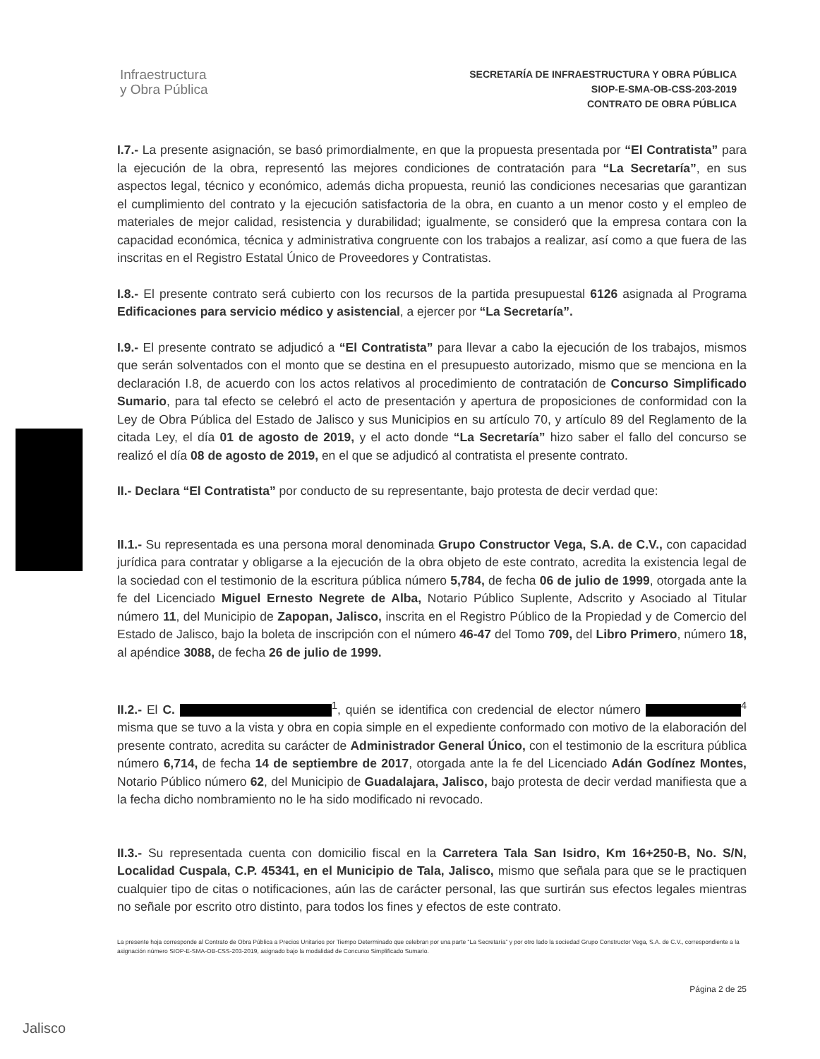Infraestructura
y Obra Pública
SECRETARÍA DE INFRAESTRUCTURA Y OBRA PÚBLICA
SIOP-E-SMA-OB-CSS-203-2019
CONTRATO DE OBRA PÚBLICA
I.7.- La presente asignación, se basó primordialmente, en que la propuesta presentada por “El Contratista” para la ejecución de la obra, representó las mejores condiciones de contratación para “La Secretaría”, en sus aspectos legal, técnico y económico, además dicha propuesta, reunió las condiciones necesarias que garantizan el cumplimiento del contrato y la ejecución satisfactoria de la obra, en cuanto a un menor costo y el empleo de materiales de mejor calidad, resistencia y durabilidad; igualmente, se consideró que la empresa contara con la capacidad económica, técnica y administrativa congruente con los trabajos a realizar, así como a que fuera de las inscritas en el Registro Estatal Único de Proveedores y Contratistas.
I.8.- El presente contrato será cubierto con los recursos de la partida presupuestal 6126 asignada al Programa Edificaciones para servicio médico y asistencial, a ejercer por “La Secretaría”.
I.9.- El presente contrato se adjudicó a “El Contratista” para llevar a cabo la ejecución de los trabajos, mismos que serán solventados con el monto que se destina en el presupuesto autorizado, mismo que se menciona en la declaración I.8, de acuerdo con los actos relativos al procedimiento de contratación de Concurso Simplificado Sumario, para tal efecto se celebró el acto de presentación y apertura de proposiciones de conformidad con la Ley de Obra Pública del Estado de Jalisco y sus Municipios en su artículo 70, y artículo 89 del Reglamento de la citada Ley, el día 01 de agosto de 2019, y el acto donde “La Secretaría” hizo saber el fallo del concurso se realizó el día 08 de agosto de 2019, en el que se adjudicó al contratista el presente contrato.
II.- Declara “El Contratista” por conducto de su representante, bajo protesta de decir verdad que:
II.1.- Su representada es una persona moral denominada Grupo Constructor Vega, S.A. de C.V., con capacidad jurídica para contratar y obligarse a la ejecución de la obra objeto de este contrato, acredita la existencia legal de la sociedad con el testimonio de la escritura pública número 5,784, de fecha 06 de julio de 1999, otorgada ante la fe del Licenciado Miguel Ernesto Negrete de Alba, Notario Público Suplente, Adscrito y Asociado al Titular número 11, del Municipio de Zapopan, Jalisco, inscrita en el Registro Público de la Propiedad y de Comercio del Estado de Jalisco, bajo la boleta de inscripción con el número 46-47 del Tomo 709, del Libro Primero, número 18, al apéndice 3088, de fecha 26 de julio de 1999.
II.2.- El C. <sup>1</sup>, quién se identifica con credencial de elector número <sup>4</sup> misma que se tuvo a la vista y obra en copia simple en el expediente conformado con motivo de la elaboración del presente contrato, acredita su carácter de Administrador General Único, con el testimonio de la escritura pública número 6,714, de fecha 14 de septiembre de 2017, otorgada ante la fe del Licenciado Adán Godínez Montes, Notario Público número 62, del Municipio de Guadalajara, Jalisco, bajo protesta de decir verdad manifiesta que a la fecha dicho nombramiento no le ha sido modificado ni revocado.
II.3.- Su representada cuenta con domicilio fiscal en la Carretera Tala San Isidro, Km 16+250-B, No. S/N, Localidad Cuspala, C.P. 45341, en el Municipio de Tala, Jalisco, mismo que señala para que se le practiquen cualquier tipo de citas o notificaciones, aún las de carácter personal, las que surtirán sus efectos legales mientras no señale por escrito otro distinto, para todos los fines y efectos de este contrato.
La presente hoja corresponde al Contrato de Obra Pública a Precios Unitarios por Tiempo Determinado que celebran por una parte “La Secretaría” y por otro lado la sociedad Grupo Constructor Vega, S.A. de C.V., correspondiente a la asignación número SIOP-E-SMA-OB-CSS-203-2019, asignado bajo la modalidad de Concurso Simplificado Sumario.
Página 2 de 25
Jalisco